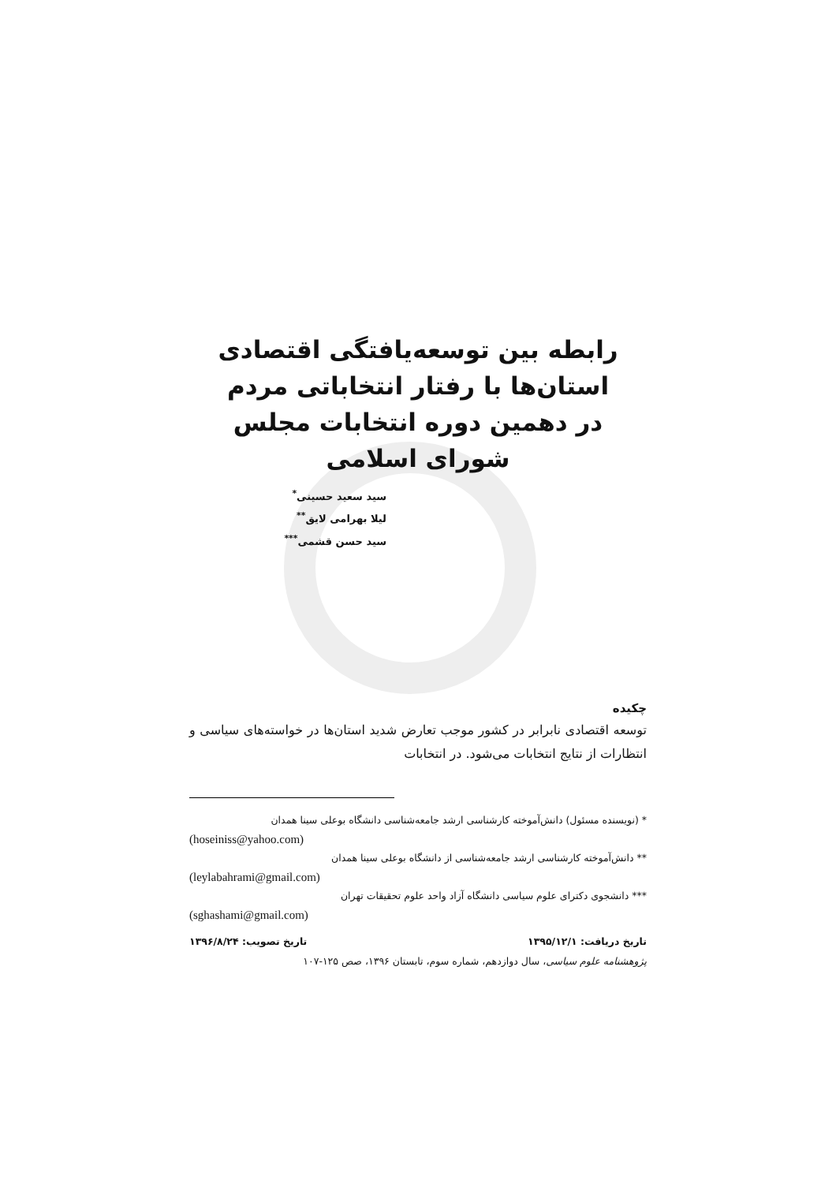رابطه بین توسعه‌یافتگی اقتصادی
استان‌ها با رفتار انتخاباتی مردم
در دهمین دوره انتخابات مجلس
شورای اسلامی
سید سعید حسینی<sup>*</sup>
لیلا بهرامی لایق<sup>**</sup>
سید حسن قشمی<sup>***</sup>
چکیده
توسعه اقتصادی نابرابر در کشور موجب تعارض شدید استان‌ها در خواسته‌های سیاسی و انتظارات از نتایج انتخابات می‌شود. در انتخابات
* (نویسنده مسئول) دانش‌آموخته کارشناسی ارشد جامعه‌شناسی دانشگاه بوعلی سینا همدان
(hoseiniss@yahoo.com)
** دانش‌آموخته کارشناسی ارشد جامعه‌شناسی از دانشگاه بوعلی سینا همدان
(leylabahrami@gmail.com)
*** دانشجوی دکترای علوم سیاسی دانشگاه آزاد واحد علوم تحقیقات تهران
(sghashami@gmail.com)
تاریخ دریافت: ۱۳۹۵/۱۲/۱ تاریخ تصویب: ۱۳۹۶/۸/۲۴
پژوهشنامه علوم سیاسی، سال دوازدهم، شماره سوم، تابستان ۱۳۹۶، صص ۱۲۵-۱۰۷